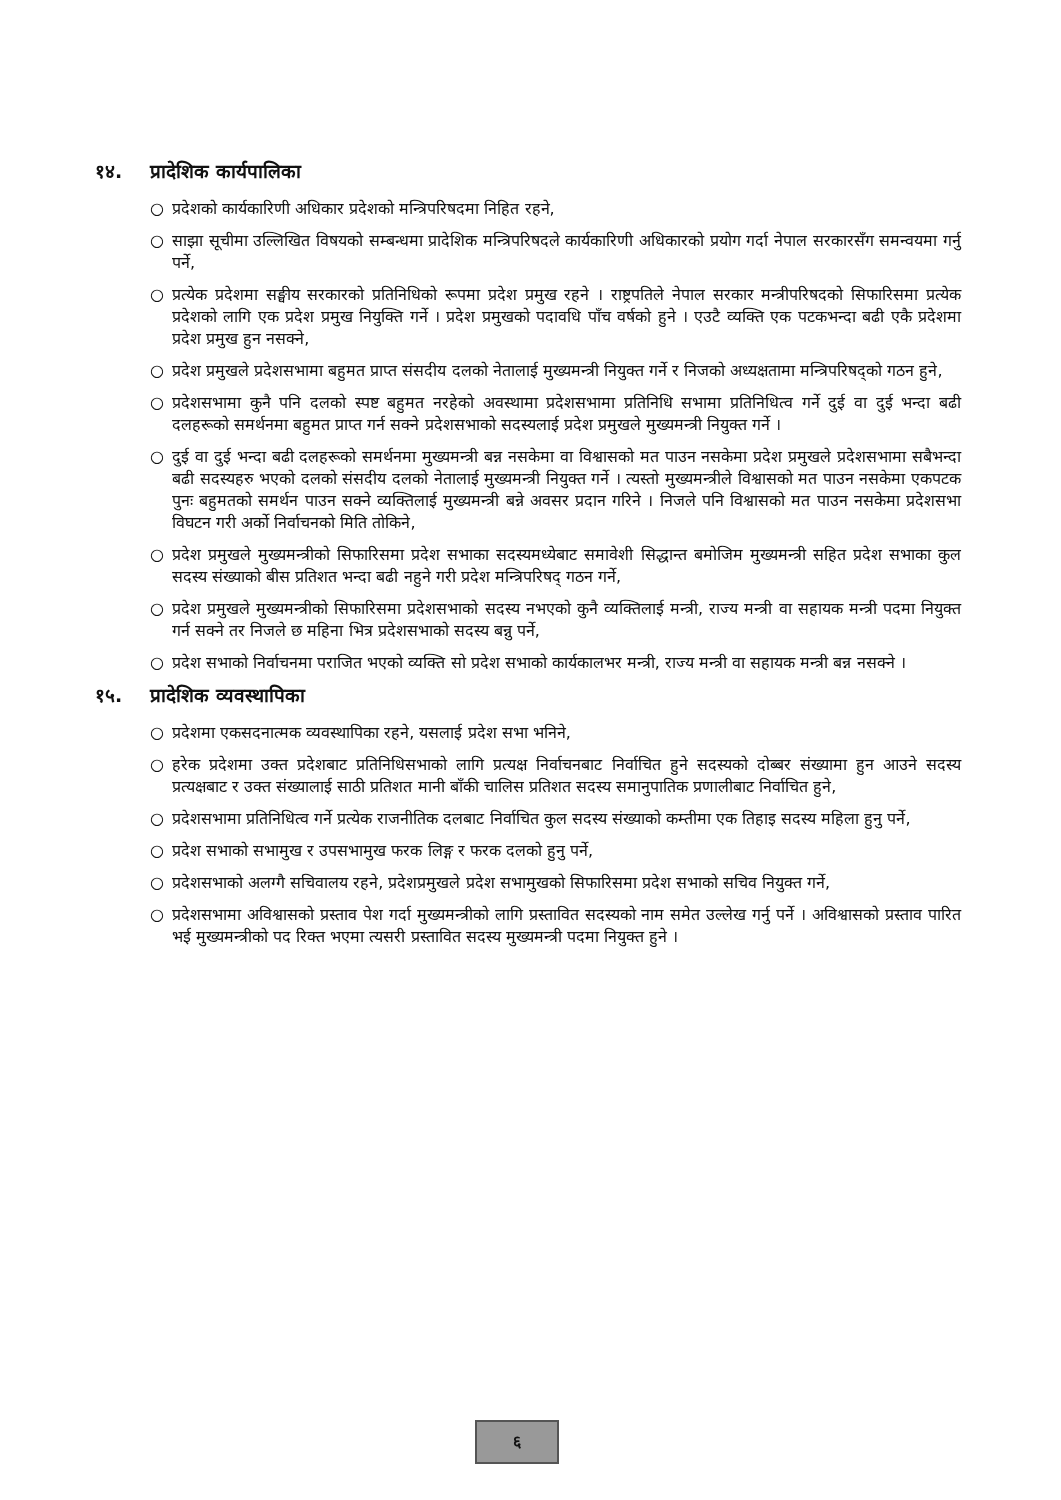१४. प्रादेशिक कार्यपालिका
○ प्रदेशको कार्यकारिणी अधिकार प्रदेशको मन्त्रिपरिषदमा निहित रहने,
○ साझा सूचीमा उल्लिखित विषयको सम्बन्धमा प्रादेशिक मन्त्रिपरिषदले कार्यकारिणी अधिकारको प्रयोग गर्दा नेपाल सरकारसँग समन्वयमा गर्नु पर्ने,
○ प्रत्येक प्रदेशमा सङ्घीय सरकारको प्रतिनिधिको रूपमा प्रदेश प्रमुख रहने । राष्ट्रपतिले नेपाल सरकार मन्त्रीपरिषदको सिफारिसमा प्रत्येक प्रदेशको लागि एक प्रदेश प्रमुख नियुक्ति गर्ने । प्रदेश प्रमुखको पदावधि पाँच वर्षको हुने । एउटै व्यक्ति एक पटकभन्दा बढी एकै प्रदेशमा प्रदेश प्रमुख हुन नसक्ने,
○ प्रदेश प्रमुखले प्रदेशसभामा बहुमत प्राप्त संसदीय दलको नेतालाई मुख्यमन्त्री नियुक्त गर्ने र निजको अध्यक्षतामा मन्त्रिपरिषद्को गठन हुने,
○ प्रदेशसभामा कुनै पनि दलको स्पष्ट बहुमत नरहेको अवस्थामा प्रदेशसभामा प्रतिनिधि सभामा प्रतिनिधित्व गर्ने दुई वा दुई भन्दा बढी दलहरूको समर्थनमा बहुमत प्राप्त गर्न सक्ने प्रदेशसभाको सदस्यलाई प्रदेश प्रमुखले मुख्यमन्त्री नियुक्त गर्ने ।
○ दुई वा दुई भन्दा बढी दलहरूको समर्थनमा मुख्यमन्त्री बन्न नसकेमा वा विश्वासको मत पाउन नसकेमा प्रदेश प्रमुखले प्रदेशसभामा सबैभन्दा बढी सदस्यहरु भएको दलको संसदीय दलको नेतालाई मुख्यमन्त्री नियुक्त गर्ने । त्यस्तो मुख्यमन्त्रीले विश्वासको मत पाउन नसकेमा एकपटक पुनः बहुमतको समर्थन पाउन सक्ने व्यक्तिलाई मुख्यमन्त्री बन्ने अवसर प्रदान गरिने । निजले पनि विश्वासको मत पाउन नसकेमा प्रदेशसभा विघटन गरी अर्को निर्वाचनको मिति तोकिने,
○ प्रदेश प्रमुखले मुख्यमन्त्रीको सिफारिसमा प्रदेश सभाका सदस्यमध्येबाट समावेशी सिद्धान्त बमोजिम मुख्यमन्त्री सहित प्रदेश सभाका कुल सदस्य संख्याको बीस प्रतिशत भन्दा बढी नहुने गरी प्रदेश मन्त्रिपरिषद् गठन गर्ने,
○ प्रदेश प्रमुखले मुख्यमन्त्रीको सिफारिसमा प्रदेशसभाको सदस्य नभएको कुनै व्यक्तिलाई मन्त्री, राज्य मन्त्री वा सहायक मन्त्री पदमा नियुक्त गर्न सक्ने तर निजले छ महिना भित्र प्रदेशसभाको सदस्य बन्नु पर्ने,
○ प्रदेश सभाको निर्वाचनमा पराजित भएको व्यक्ति सो प्रदेश सभाको कार्यकालभर मन्त्री, राज्य मन्त्री वा सहायक मन्त्री बन्न नसक्ने ।
१५. प्रादेशिक व्यवस्थापिका
○ प्रदेशमा एकसदनात्मक व्यवस्थापिका रहने, यसलाई प्रदेश सभा भनिने,
○ हरेक प्रदेशमा उक्त प्रदेशबाट प्रतिनिधिसभाको लागि प्रत्यक्ष निर्वाचनबाट निर्वाचित हुने सदस्यको दोब्बर संख्यामा हुन आउने सदस्य प्रत्यक्षबाट र उक्त संख्यालाई साठी प्रतिशत मानी बाँकी चालिस प्रतिशत सदस्य समानुपातिक प्रणालीबाट निर्वाचित हुने,
○ प्रदेशसभामा प्रतिनिधित्व गर्ने प्रत्येक राजनीतिक दलबाट निर्वाचित कुल सदस्य संख्याको कम्तीमा एक तिहाइ सदस्य महिला हुनु पर्ने,
○ प्रदेश सभाको सभामुख र उपसभामुख फरक लिङ्ग र फरक दलको हुनु पर्ने,
○ प्रदेशसभाको अलग्गै सचिवालय रहने, प्रदेशप्रमुखले प्रदेश सभामुखको सिफारिसमा प्रदेश सभाको सचिव नियुक्त गर्ने,
○ प्रदेशसभामा अविश्वासको प्रस्ताव पेश गर्दा मुख्यमन्त्रीको लागि प्रस्तावित सदस्यको नाम समेत उल्लेख गर्नु पर्ने । अविश्वासको प्रस्ताव पारित भई मुख्यमन्त्रीको पद रिक्त भएमा त्यसरी प्रस्तावित सदस्य मुख्यमन्त्री पदमा नियुक्त हुने ।
६